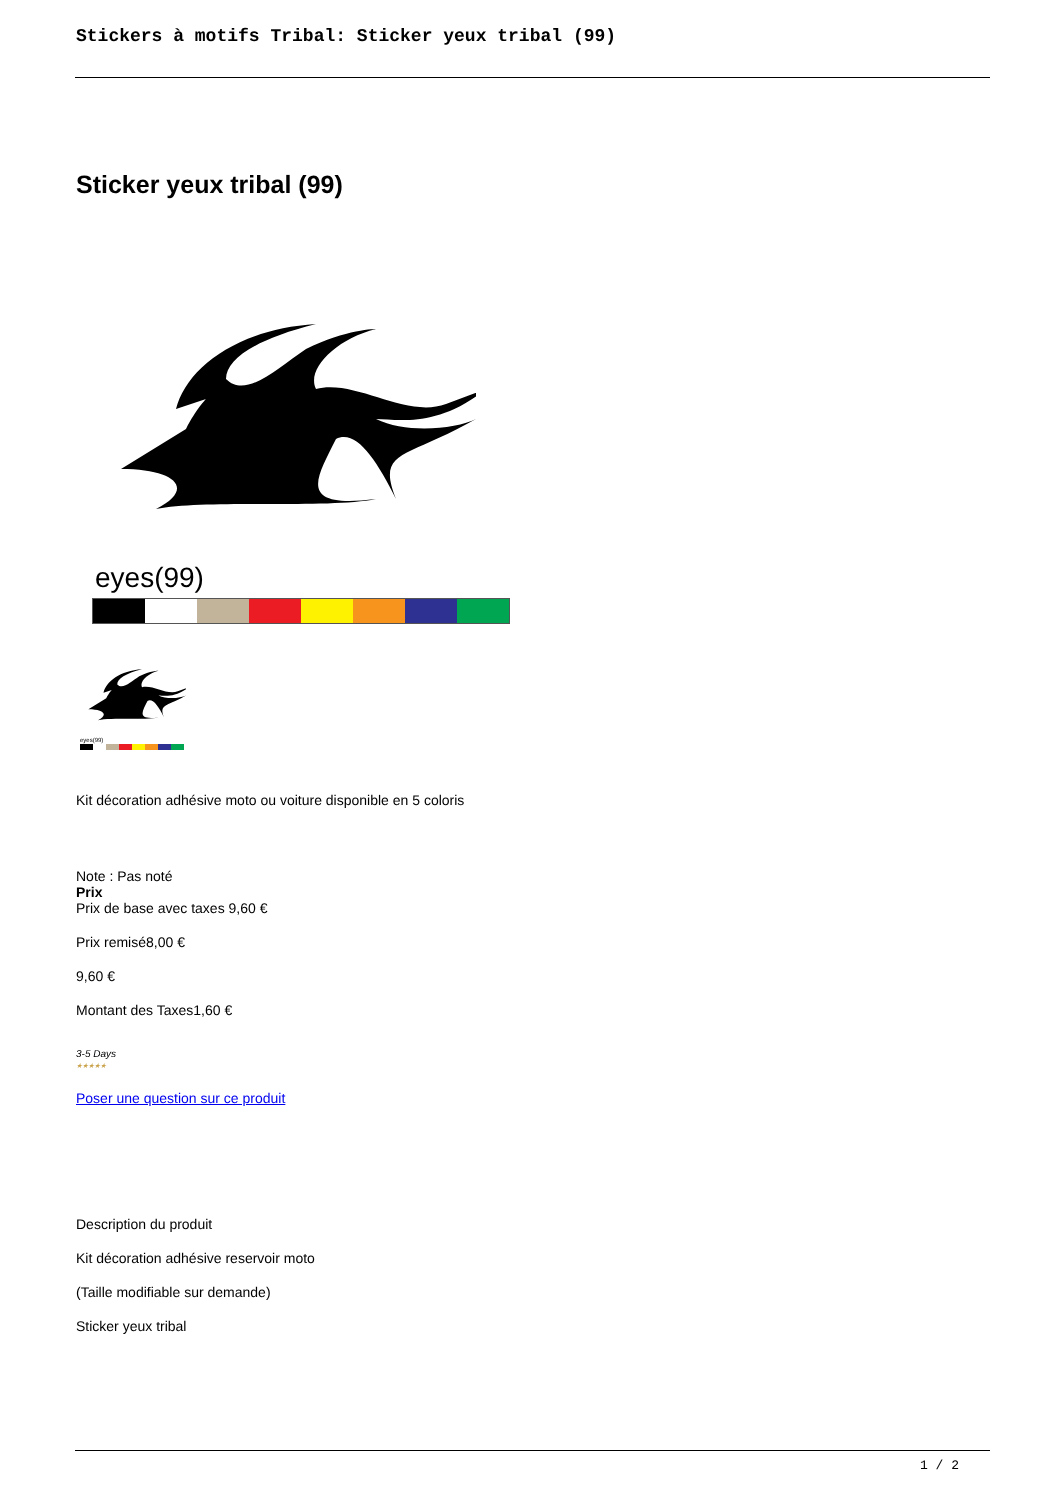Stickers à motifs Tribal: Sticker yeux tribal (99)
Sticker yeux tribal (99)
eyes(99)
eyes(99)
Kit décoration adhésive moto ou voiture disponible en 5 coloris
Note : Pas noté
Prix
Prix de base avec taxes 9,60 €
Prix remisé8,00 €
9,60 €
Montant des Taxes1,60 €
3-5 Days
★★★★★
Poser une question sur ce produit
Description du produit
Kit décoration adhésive reservoir moto
(Taille modifiable sur demande)
Sticker yeux tribal
1 / 2